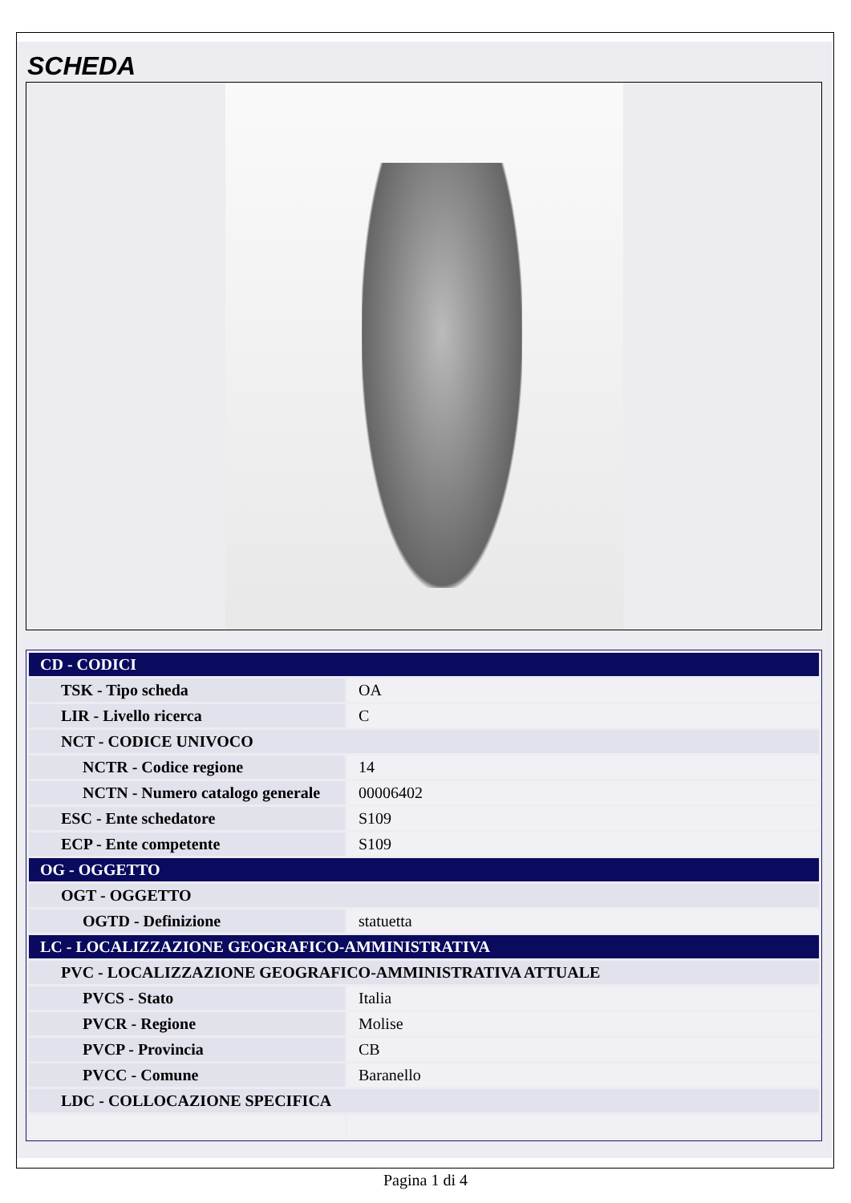SCHEDA
| CD - CODICI | |
| TSK - Tipo scheda | OA |
| LIR - Livello ricerca | C |
| NCT - CODICE UNIVOCO | |
| NCTR - Codice regione | 14 |
| NCTN - Numero catalogo generale | 00006402 |
| ESC - Ente schedatore | S109 |
| ECP - Ente competente | S109 |
| OG - OGGETTO | |
| OGT - OGGETTO | |
| OGTD - Definizione | statuetta |
| LC - LOCALIZZAZIONE GEOGRAFICO-AMMINISTRATIVA | |
| PVC - LOCALIZZAZIONE GEOGRAFICO-AMMINISTRATIVA ATTUALE | |
| PVCS - Stato | Italia |
| PVCR - Regione | Molise |
| PVCP - Provincia | CB |
| PVCC - Comune | Baranello |
| LDC - COLLOCAZIONE SPECIFICA | |
Pagina 1 di 4